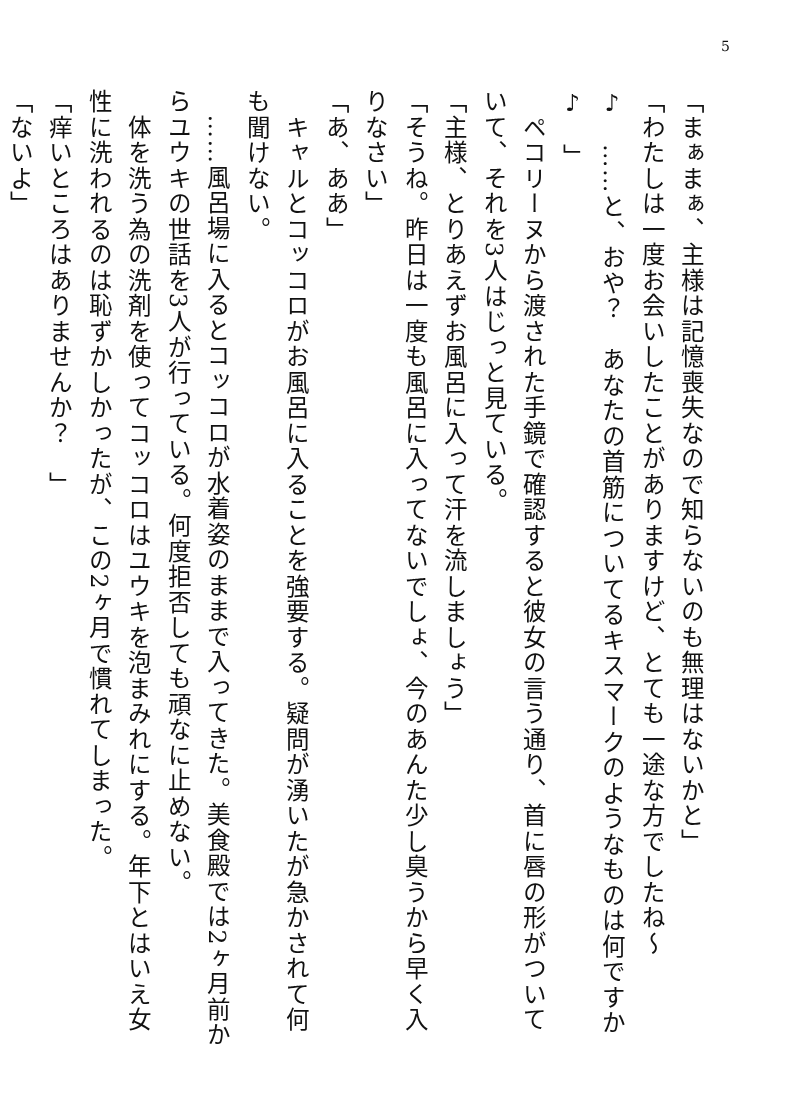5
「まぁまぁ、主様は記憶喪失なので知らないのも無理はないかと」
「わたしは一度お会いしたことがありますけど、とても一途な方でしたね～♪　……と、おや？　あなたの首筋についてるキスマークのようなものは何ですか♪　」
　ペコリーヌから渡された手鏡で確認すると彼女の言う通り、首に唇の形がついていて、それを3人はじっと見ている。
「主様、とりあえずお風呂に入って汗を流しましょう」
「そうね。昨日は一度も風呂に入ってないでしょ、今のあんた少し臭うから早く入りなさい」
「あ、ああ」
　キャルとコッコロがお風呂に入ることを強要する。疑問が湧いたが急かされて何も聞けない。
　……風呂場に入るとコッコロが水着姿のままで入ってきた。美食殿では2ヶ月前からユウキの世話を3人が行っている。何度拒否しても頑なに止めない。
　体を洗う為の洗剤を使ってコッコロはユウキを泡まみれにする。年下とはいえ女性に洗われるのは恥ずかしかったが、この2ヶ月で慣れてしまった。
「痒いところはありませんか？　」
「ないよ」